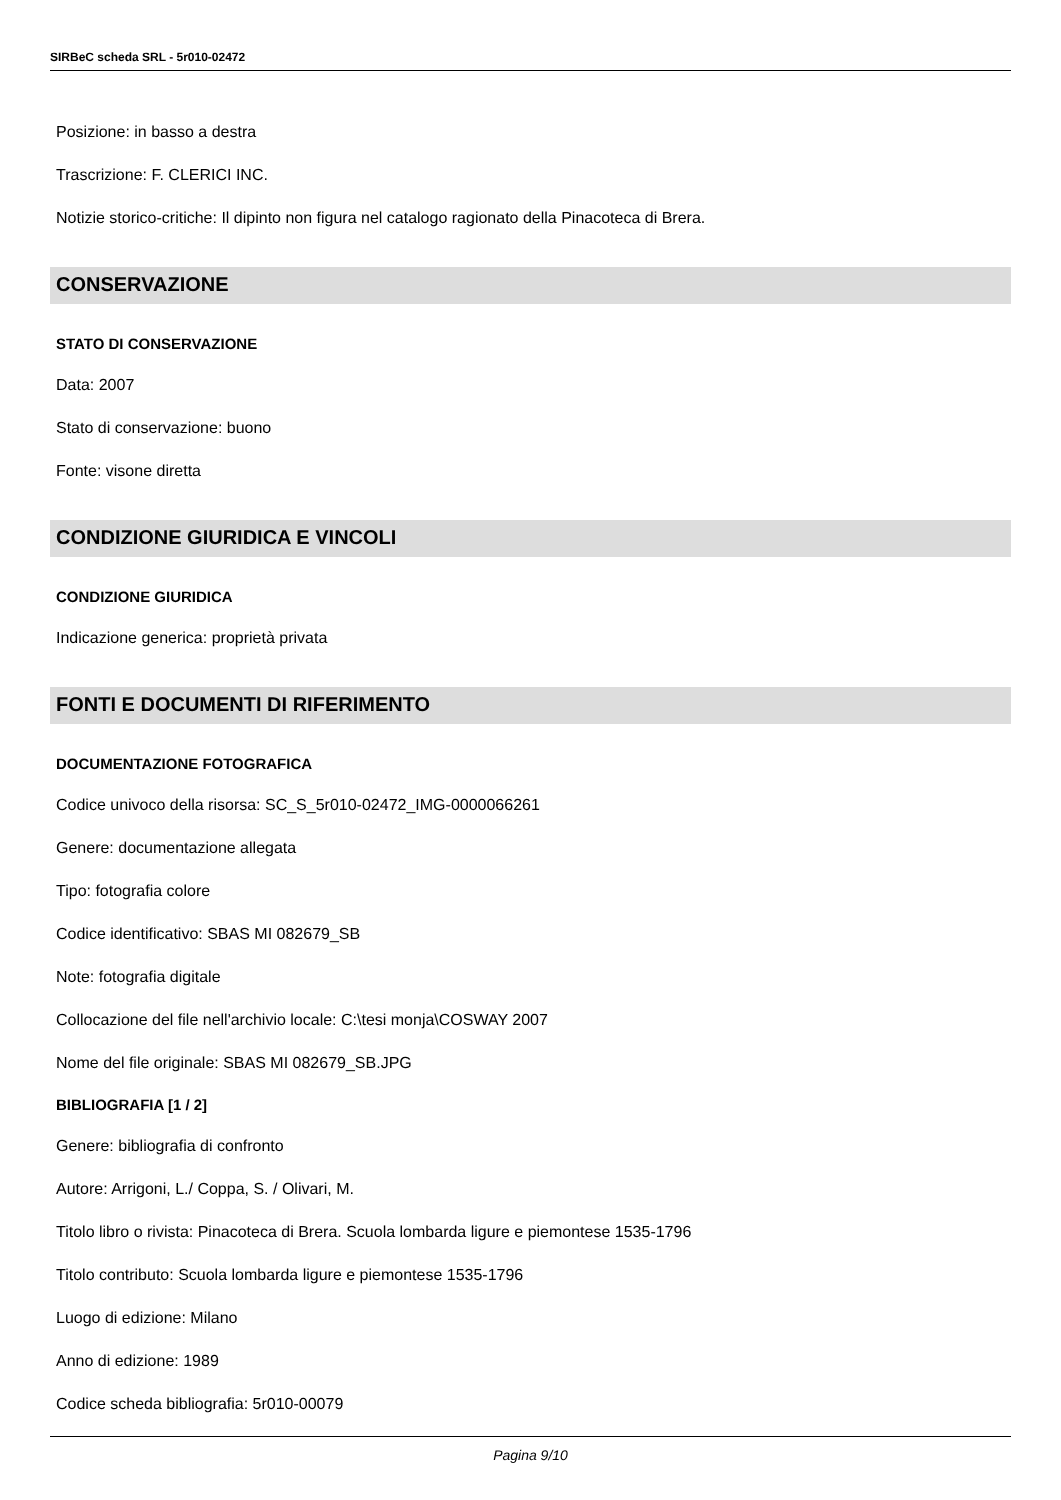SIRBeC scheda SRL - 5r010-02472
Posizione: in basso a destra
Trascrizione: F. CLERICI INC.
Notizie storico-critiche: Il dipinto non figura nel catalogo ragionato della Pinacoteca di Brera.
CONSERVAZIONE
STATO DI CONSERVAZIONE
Data: 2007
Stato di conservazione: buono
Fonte: visone diretta
CONDIZIONE GIURIDICA E VINCOLI
CONDIZIONE GIURIDICA
Indicazione generica: proprietà privata
FONTI E DOCUMENTI DI RIFERIMENTO
DOCUMENTAZIONE FOTOGRAFICA
Codice univoco della risorsa: SC_S_5r010-02472_IMG-0000066261
Genere: documentazione allegata
Tipo: fotografia colore
Codice identificativo: SBAS MI 082679_SB
Note: fotografia digitale
Collocazione del file nell'archivio locale: C:\tesi monja\COSWAY 2007
Nome del file originale: SBAS MI 082679_SB.JPG
BIBLIOGRAFIA [1 / 2]
Genere: bibliografia di confronto
Autore: Arrigoni, L./ Coppa, S. / Olivari, M.
Titolo libro o rivista: Pinacoteca di Brera. Scuola lombarda ligure e piemontese 1535-1796
Titolo contributo: Scuola lombarda ligure e piemontese 1535-1796
Luogo di edizione: Milano
Anno di edizione: 1989
Codice scheda bibliografia: 5r010-00079
Pagina 9/10